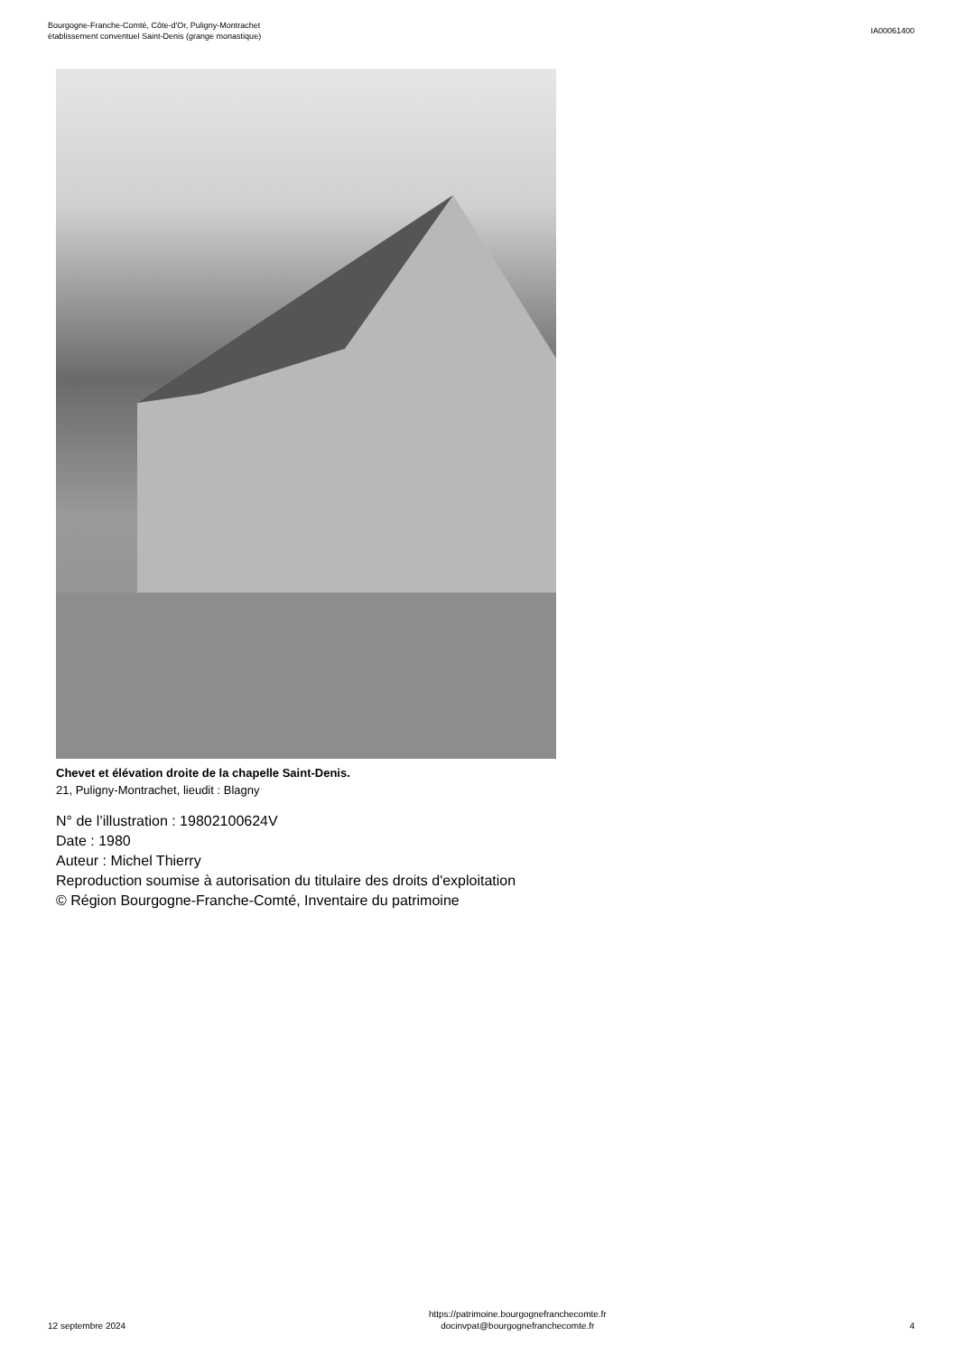Bourgogne-Franche-Comté, Côte-d'Or, Puligny-Montrachet
établissement conventuel Saint-Denis (grange monastique)
IA00061400
Chevet et élévation droite de la chapelle Saint-Denis.
21, Puligny-Montrachet, lieudit : Blagny
N° de l’illustration : 19802100624V
Date : 1980
Auteur : Michel Thierry
Reproduction soumise à autorisation du titulaire des droits d'exploitation
© Région Bourgogne-Franche-Comté, Inventaire du patrimoine
12 septembre 2024
https://patrimoine.bourgognefranchecomte.fr
docinvpat@bourgognefranchecomte.fr
4